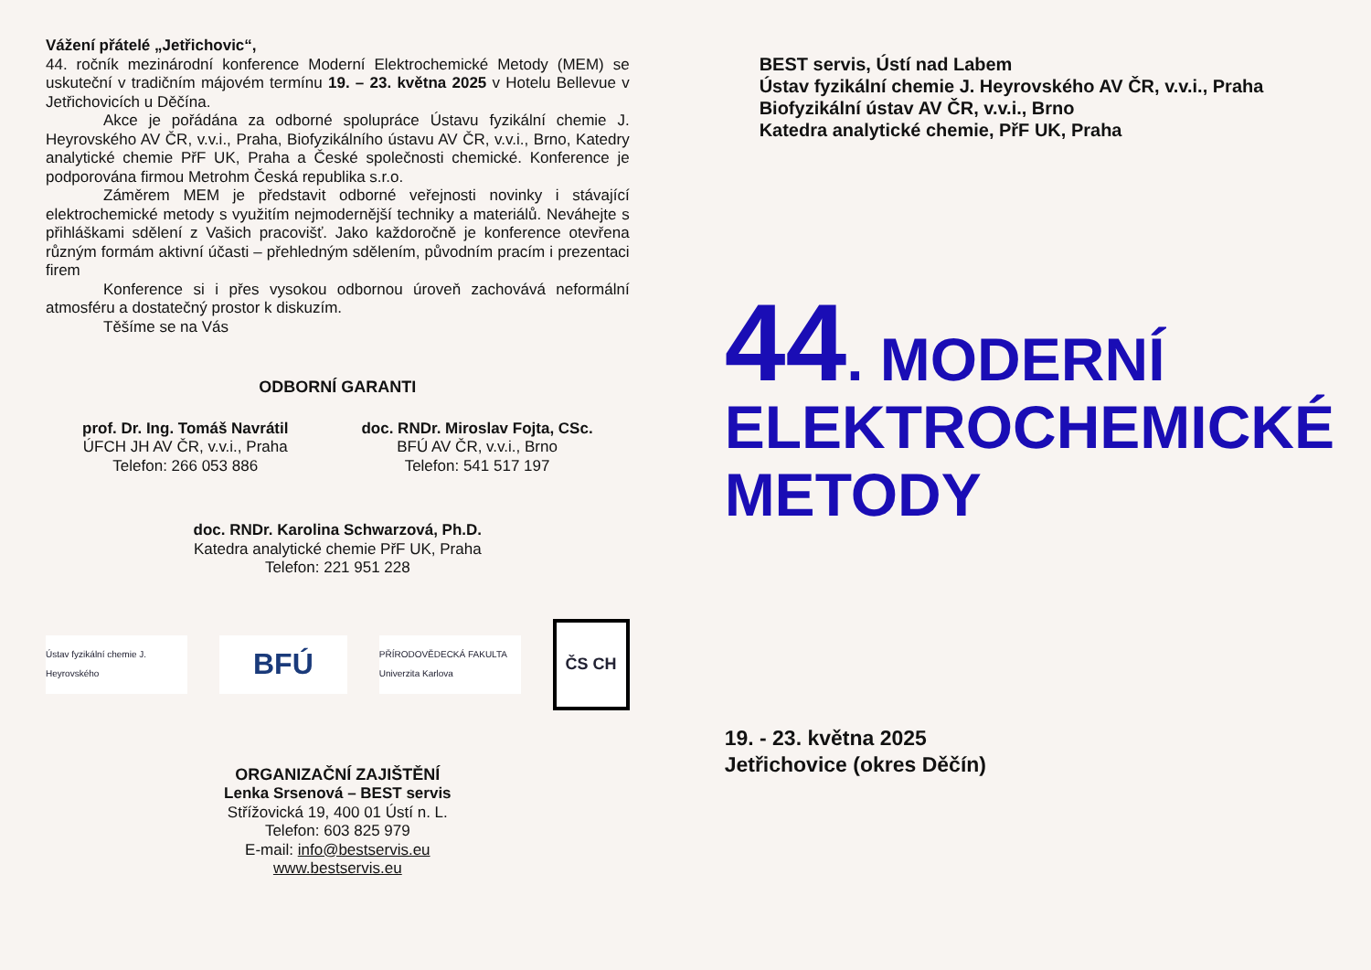Vážení přátelé „Jetřichovic“,
44. ročník mezinárodní konference Moderní Elektrochemické Metody (MEM) se uskuteční v tradičním májovém termínu 19. – 23. května 2025 v Hotelu Bellevue v Jetřichovicích u Děčína.
Akce je pořádána za odborné spolupráce Ústavu fyzikální chemie J. Heyrovského AV ČR, v.v.i., Praha, Biofyzikálního ústavu AV ČR, v.v.i., Brno, Katedry analytické chemie PřF UK, Praha a České společnosti chemické. Konference je podporována firmou Metrohm Česká republika s.r.o.
Záměrem MEM je představit odborné veřejnosti novinky i stávající elektrochemické metody s využitím nejmodernější techniky a materiálů. Neváhejte s přihláškami sdělení z Vašich pracovišť. Jako každoročně je konference otevřena různým formám aktivní účasti – přehledným sdělením, původním pracím i prezentaci firem
Konference si i přes vysokou odbornou úroveň zachovává neformální atmosféru a dostatečný prostor k diskuzím.
Těšíme se na Vás
ODBORNÍ GARANTI
prof. Dr. Ing. Tomáš Navrátil
ÚFCH JH AV ČR, v.v.i., Praha
Telefon: 266 053 886
doc. RNDr. Miroslav Fojta, CSc.
BFÚ AV ČR, v.v.i., Brno
Telefon: 541 517 197
doc. RNDr. Karolina Schwarzová, Ph.D.
Katedra analytické chemie PřF UK, Praha
Telefon: 221 951 228
Ústav fyzikální chemie J. Heyrovského
BFÚ
PŘÍRODOVĚDECKÁ FAKULTA Univerzita Karlova
ČS CH
ORGANIZAČNÍ ZAJIŠTĚNÍ
Lenka Srsenová – BEST servis
Střížovická 19, 400 01 Ústí n. L.
Telefon: 603 825 979
E-mail: info@bestservis.eu
www.bestservis.eu
BEST servis, Ústí nad Labem
Ústav fyzikální chemie J. Heyrovského AV ČR, v.v.i., Praha
Biofyzikální ústav AV ČR, v.v.i., Brno
Katedra analytické chemie, PřF UK, Praha
44. MODERNÍ
ELEKTROCHEMICKÉ
METODY
19. - 23. května 2025
Jetřichovice (okres Děčín)